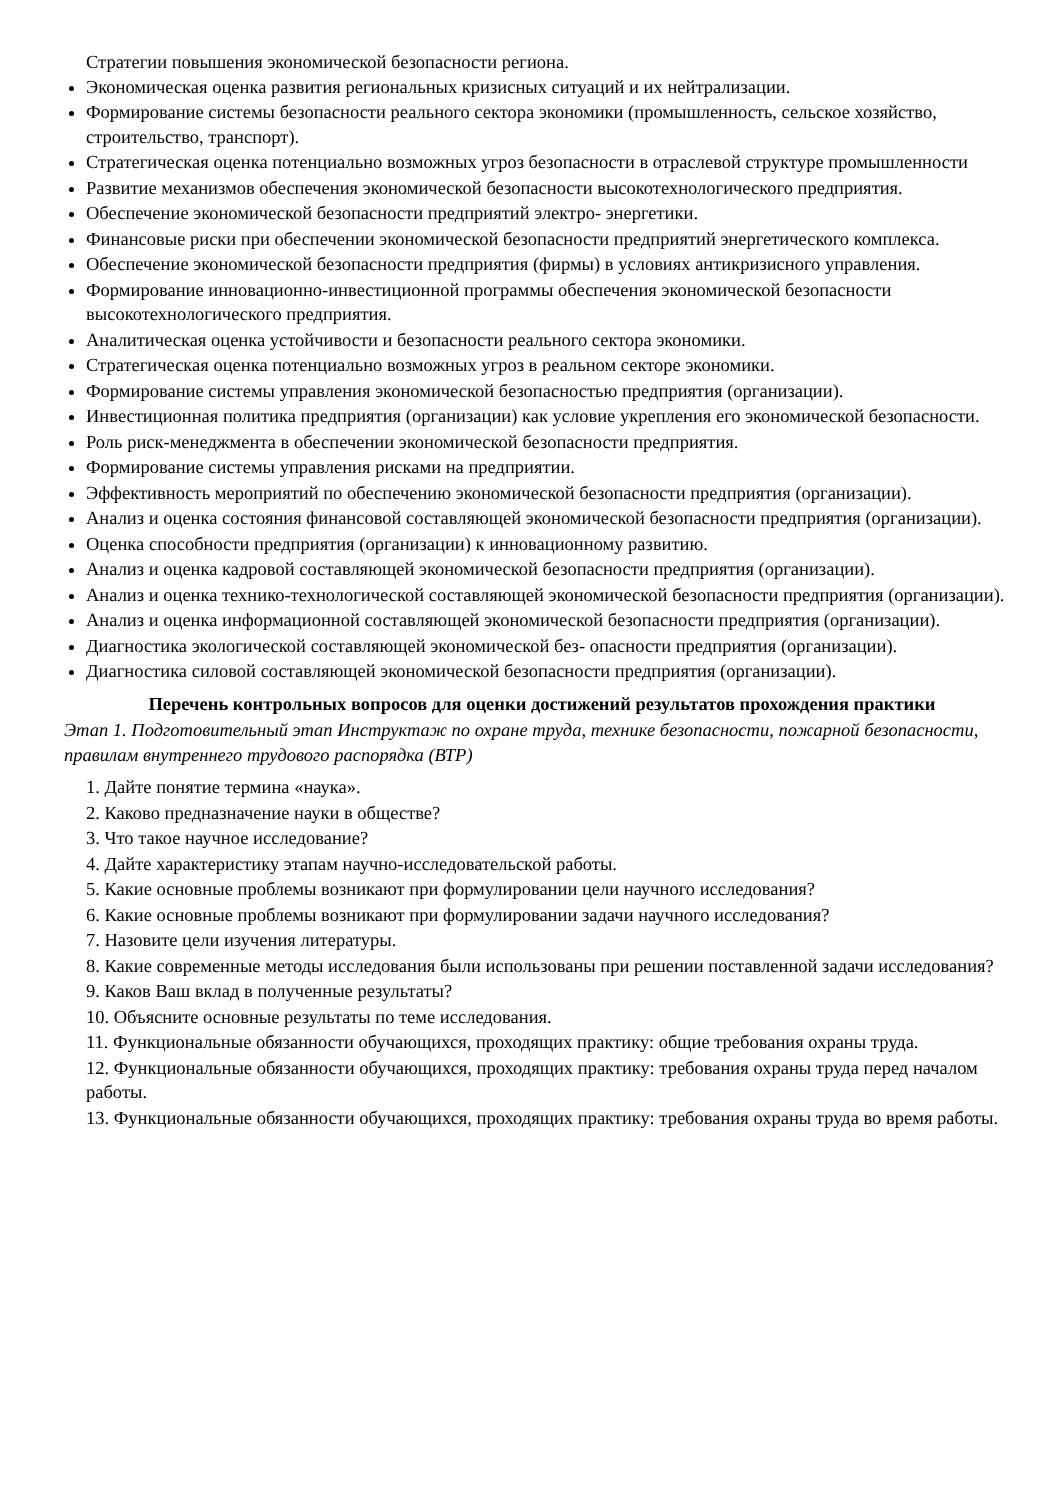Стратегии повышения экономической безопасности региона.
Экономическая оценка развития региональных кризисных ситуаций и их нейтрализации.
Формирование системы безопасности реального сектора экономики (промышленность, сельское хозяйство, строительство, транспорт).
Стратегическая оценка потенциально возможных угроз безопасности в отраслевой структуре промышленности
Развитие механизмов обеспечения экономической безопасности высокотехнологического предприятия.
Обеспечение экономической безопасности предприятий электро- энергетики.
Финансовые риски при обеспечении экономической безопасности предприятий энергетического комплекса.
Обеспечение экономической безопасности предприятия (фирмы) в условиях антикризисного управления.
Формирование инновационно-инвестиционной программы обеспечения экономической безопасности высокотехнологического предприятия.
Аналитическая оценка устойчивости и безопасности реального сектора экономики.
Стратегическая оценка потенциально возможных угроз в реальном секторе экономики.
Формирование системы управления экономической безопасностью предприятия (организации).
Инвестиционная политика предприятия (организации) как условие укрепления его экономической безопасности.
Роль риск-менеджмента в обеспечении экономической безопасности предприятия.
Формирование системы управления рисками на предприятии.
Эффективность мероприятий по обеспечению экономической безопасности предприятия (организации).
Анализ и оценка состояния финансовой составляющей экономической безопасности предприятия (организации).
Оценка способности предприятия (организации) к инновационному развитию.
Анализ и оценка кадровой составляющей экономической безопасности предприятия (организации).
Анализ и оценка технико-технологической составляющей экономической безопасности предприятия (организации).
Анализ и оценка информационной составляющей экономической безопасности предприятия (организации).
Диагностика экологической составляющей экономической без- опасности предприятия (организации).
Диагностика силовой составляющей экономической безопасности предприятия (организации).
Перечень контрольных вопросов для оценки достижений результатов прохождения практики
Этап 1. Подготовительный этап Инструктаж по охране труда, технике безопасности, пожарной безопасности, правилам внутреннего трудового распорядка (ВТР)
1. Дайте понятие термина «наука».
2. Каково предназначение науки в обществе?
3. Что такое научное исследование?
4. Дайте характеристику этапам научно-исследовательской работы.
5. Какие основные проблемы возникают при формулировании цели научного исследования?
6. Какие основные проблемы возникают при формулировании задачи научного исследования?
7. Назовите цели изучения литературы.
8. Какие современные методы исследования были использованы при решении поставленной задачи исследования?
9. Каков Ваш вклад в полученные результаты?
10. Объясните основные результаты по теме исследования.
11. Функциональные обязанности обучающихся, проходящих практику: общие требования охраны труда.
12. Функциональные обязанности обучающихся, проходящих практику: требования охраны труда перед началом работы.
13. Функциональные обязанности обучающихся, проходящих практику: требования охраны труда во время работы.